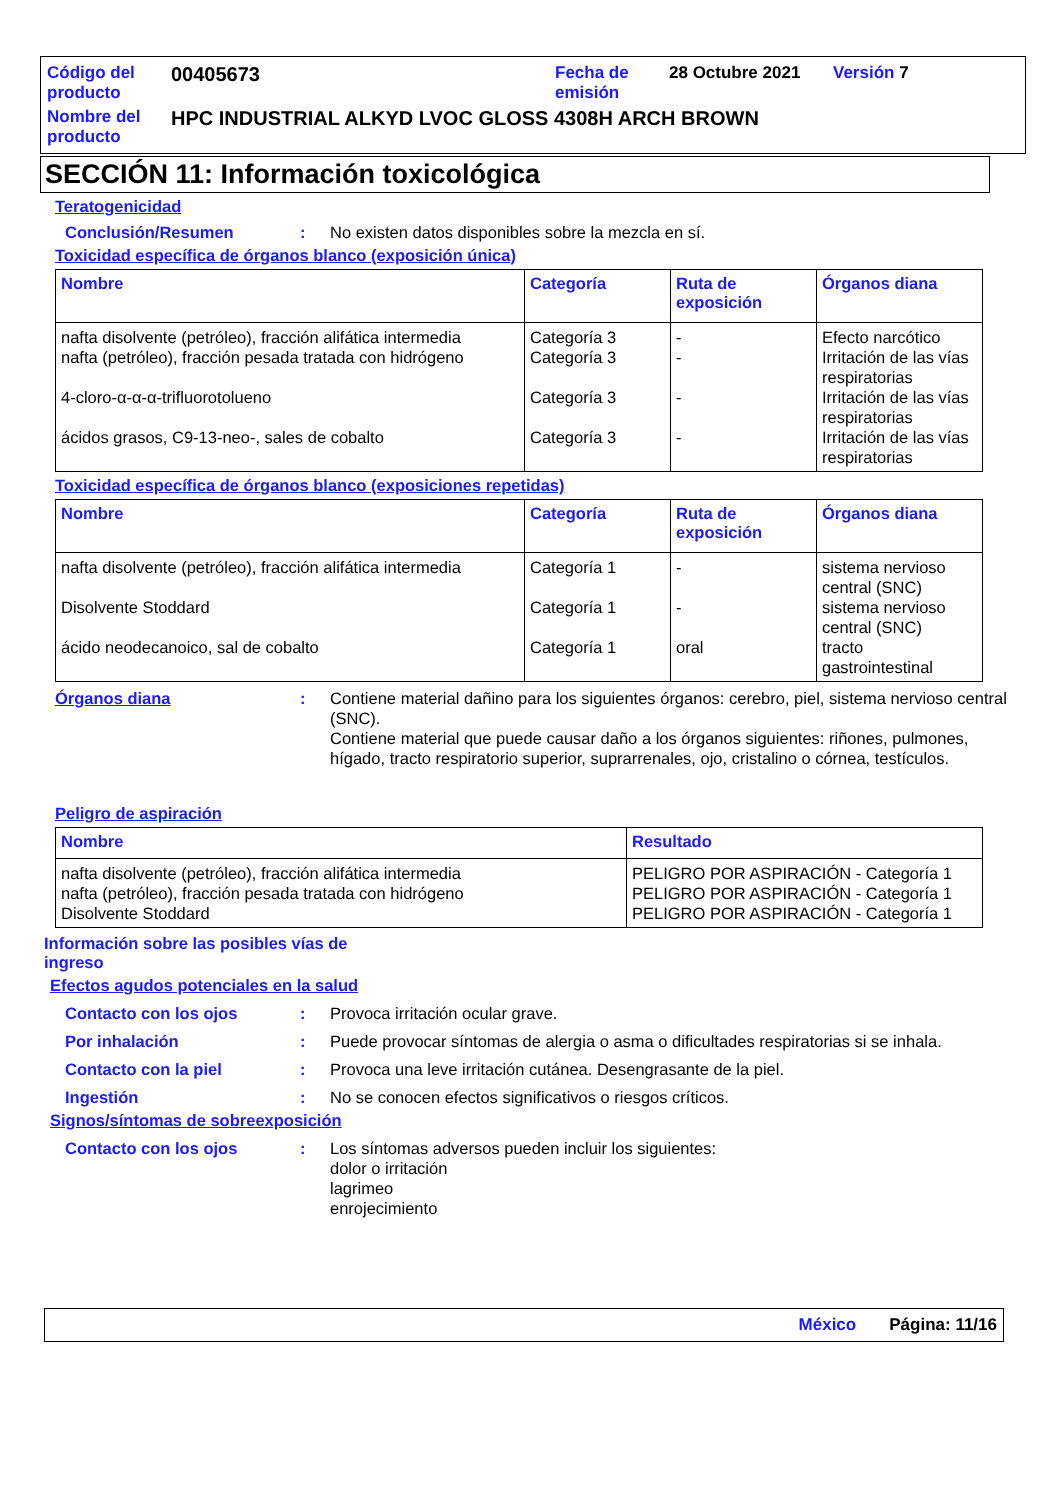| Código del producto | 00405673 | Fecha de emisión | 28 Octubre 2021 | Versión 7 |
| Nombre del producto | HPC INDUSTRIAL ALKYD LVOC GLOSS 4308H ARCH BROWN | | | |
SECCIÓN 11: Información toxicológica
Teratogenicidad
Conclusión/Resumen : No existen datos disponibles sobre la mezcla en sí.
Toxicidad específica de órganos blanco (exposición única)
| Nombre | Categoría | Ruta de exposición | Órganos diana |
| --- | --- | --- | --- |
| nafta disolvente (petróleo), fracción alifática intermedia nafta (petróleo), fracción pesada tratada con hidrógeno 4-cloro-α-α-α-trifluorotolueno ácidos grasos, C9-13-neo-, sales de cobalto | Categoría 3 Categoría 3 Categoría 3 Categoría 3 | - - - - | Efecto narcótico Irritación de las vías respiratorias Irritación de las vías respiratorias Irritación de las vías respiratorias |
Toxicidad específica de órganos blanco (exposiciones repetidas)
| Nombre | Categoría | Ruta de exposición | Órganos diana |
| --- | --- | --- | --- |
| nafta disolvente (petróleo), fracción alifática intermedia Disolvente Stoddard ácido neodecanoico, sal de cobalto | Categoría 1 Categoría 1 Categoría 1 | - - oral | sistema nervioso central (SNC) sistema nervioso central (SNC) tracto gastrointestinal |
Órganos diana : Contiene material dañino para los siguientes órganos: cerebro, piel, sistema nervioso central (SNC).
Contiene material que puede causar daño a los órganos siguientes: riñones, pulmones, hígado, tracto respiratorio superior, suprarrenales, ojo, cristalino o córnea, testículos.
Peligro de aspiración
| Nombre | Resultado |
| --- | --- |
| nafta disolvente (petróleo), fracción alifática intermedia nafta (petróleo), fracción pesada tratada con hidrógeno Disolvente Stoddard | PELIGRO POR ASPIRACIÓN - Categoría 1 PELIGRO POR ASPIRACIÓN - Categoría 1 PELIGRO POR ASPIRACIÓN - Categoría 1 |
Información sobre las posibles vías de ingreso
Efectos agudos potenciales en la salud
Contacto con los ojos : Provoca irritación ocular grave.
Por inhalación : Puede provocar síntomas de alergia o asma o dificultades respiratorias si se inhala.
Contacto con la piel : Provoca una leve irritación cutánea. Desengrasante de la piel.
Ingestión : No se conocen efectos significativos o riesgos críticos.
Signos/síntomas de sobreexposición
Contacto con los ojos : Los síntomas adversos pueden incluir los siguientes:
dolor o irritación
lagrimeo
enrojecimiento
México Página: 11/16